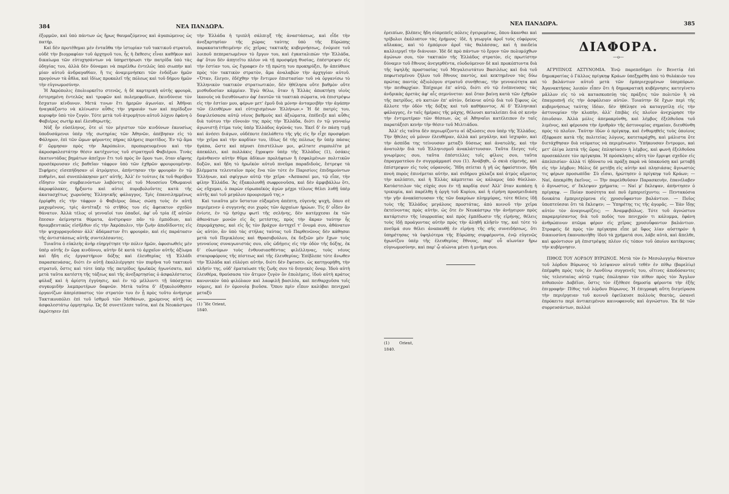384 ΝΕΑ ΠΑΝΔΩΡΑ.
ἐξορμῶν, καὶ ὑπὸ πάντων ὡς ἥρως θαυμαζόμενος καὶ ἀγαπώμενος ὡς πατήρ.
Καὶ δὲν προτέθεμαι μὲν ἐνταῦθα τὴν ἱστορίαν τοῦ τακτικοῦ στρατοῦ, οὐδὲ τὴν βιογραφίαν τοῦ ἀρχηγοῦ του, ἧς ἡ ἔκθεσις εἶναι καθῆκον καὶ δικαίωμα τῶν εὐτυχησάντων νὰ ὑπηρετήσωσι τὴν πατρίδα ὑπὸ τὰς ὁδηγίας του, ἀλλὰ δὲν δύναμαι νὰ παρέλθω ἐντελῶς ὑπὸ σιωπὴν καὶ μίαν αὐτοῦ ἀνδραγαθίαν, ἥ τις ἀναμιμνήσκει τῶν ἐνδόξων ἡμῶν προγόνων τὰ ἆθλα, καὶ ἰδίως προκαλεῖ τῆς πόλεως καὶ τοῦ δήμου ἡμῶν τὴν εὐγνωμοσύνην.
Ἡ Ἀκρόπολις ἐπολιορκεῖτο στενῶς, ἡ δὲ καρτερικὴ αὐτῆς φρουρὰ, ἐστερημένη ἐντελῶς καὶ τροφῶν καὶ πολεμεφοδίων, ἐκινδύνευε τὸν ἔσχατον κίνδυνον. Μετά τινων ἔτι ἡμερῶν ἀγωνίαν, αἱ Ἀθῆναι ἠναγκάζοντο νὰ κλίνωσιν αὖθις τὴν γηραιάν των καὶ περίδοξον κορυφὴν ὑπὸ τὸν ζυγόν. Τότε μετὰ τοῦ ἀτρομήτου αὐτοῦ λόχου ἐφάνη ὁ Φαβιέρος σωτὴρ καὶ ἐλευθερωτής.
Νὺξ ἦν εὐσέληνος, ὅτε οἱ τὸν μέγιστον τῶν κινδύνων ἑκουσίως ὑποδυσάμενοι ὑπὲρ τῆς σωτηρίας τῶν Ἀθηνῶν, ἀπέβησαν εἰς τὸ Φάληρον, ἐπὶ τῶν ὤμων φέροντες πήρας πλήρεις πυριτίδος. Ἐν τῷ ἅμα δ' ὥρμησαν πρὸς τὴν Ἀκρόπολιν, προπορευομένου καὶ τὴν ἀκροσφαλεστάτην θέσιν κατέχοντος τοῦ στρατηγοῦ Φαβιέρου. Τινὰς ἑκατοντάδας βημάτων ἀπεῖχον ἔτι τοῦ πρὸς ὃν ὅρου των, ὅταν αἴφνης προσέκρουσαν εἰς βαθεῖαν τάφρον ὑπὸ τῶν ἐχθρῶν φρουρουμένην. Ξιφήρεις εἰσεπήδησαν οἱ ἀτρόμητοι, ἀπήντησαν τὴν φρουρὰν ἐν τῷ πυθμένι, καὶ συνεπλάκησαν μετ' αὐτῆς. Ἀλλ' ἐν τούτοις ἐκ τοῦ θορύβου εἴδησιν τῶν συμβαινόντων λαβόντες οἱ τοῦ Μουσείου Ὀθωμανοὶ ἀκροφύλακες, ἤρξαντο καὶ αὐτοὶ πυροβολοῦντες κατὰ τῆς ἀκατασχέτως χωρούσης Ἑλληνικῆς φάλαγγος. Τρὶς ἐπανειλημμένως ἐρρίφθη εἰς τὴν τάφρον ὁ Φαβιέρος ὅπως σώσῃ τοὺς ἐν αὐτῇ μαχομένους, τρὶς ἀντέταξε τὸ στῆθός του εἰς ἄφευκτον σχεδὸν θάνατον. Ἀλλὰ τέλος οἱ γενναῖοί του ὀπαδοί, ἀφ' οὗ τρία ἐξ αὐτῶν ἔπεσαν ἀείμνηστα θύματα, ἀνέτρεψαν πᾶν τὸ ἐμπόδιον, καὶ θριαμβευτικῶς εἰσῆλθον εἰς τὴν Ἀκρόπολιν, τὴν ζωὴν ἀποδίδοντες εἰς τὴν ψυχορραγοῦσαν ἀλλ' ἀδάμαστον ἔτι φρουράν, καὶ εἰς παράτασιν τῆς ἀντιστάσεως αὐτῆς συντελέσαντες.
Τοιαῦτα ὁ εὐκλεὴς ἀνὴρ εὐηργέτησε τὴν πόλιν ἡμῶν, ἀφοσιωθεὶς μὲν ὑπὲρ αὐτῆς ἐν ὥρᾳ κινδύνου, αὐτὴν δὲ κατὰ τὸ ἀρχαῖον αὐτῆς ἀξίωμα καὶ ἤδη εἰς ἐργαστήριον δόξης καὶ ἐλευθερίας τῇ Ἑλλάδι παρασκευάσας, διότι ἐν αὐτῇ ἐκαλλιέργησε τὸν πυρῆνα τοῦ τακτικοῦ στρατοῦ, ὅστις καὶ τότε ὑπὲρ τῆς πατρίδος ἡρωϊκῶς ἠγωνίσατο, καὶ μετὰ ταῦτα κατέστη τῆς τάξεως καὶ τῆς ἀνεξαρτησίας ὁ ἀσφαλέστατος φύλαξ καὶ ἡ ἀρίστη ἐγγύησις, καὶ ἐν τῷ μέλλοντι τῇ ὑπόσχεται συγκομιδὴν λαμπροτέρων δαφνῶν. Μετὰ ταῦτα δ' ἐξηκολούθησεν ὀργανίζων ἀπερίσπαστος τὸν στρατόν του ἐν ᾗ πρὸς τοῦτο ἀνήγειρε Τακτικουπόλει ἐπὶ τοῦ ἰσθμοῦ τῶν Μεθάνων, χρώμενος αὐτῇ ὡς ἀσφαλεστάτῳ ὁρμητηρίῳ. Ὡς δὲ συνετέλεσε ταῦτα, καὶ ἐκ Νεοκάστρου ἐκρότησεν ἐπὶ
τὴν Ἑλλάδα ἡ τριπλῆ σάλπιγξ τῆς ἀναστάσεως, καὶ εἶδε τὴν ἀνεξαρτησίαν τῆς χώρας ταύτης ὑπὸ τῆς Εὐρώπης παρακατατεθειμένην εἰς χεῖρας τακτικῆς κυβερνήσεως, ἐνόμισε τοῦ λοιποῦ πεπερατωμένον τὸ ἔργον του, καὶ ἐγκαταλιπὼν τὴν Ἑλλάδα, ἀφ' ὅτου δὲν ἀπῃτεῖτο πλέον νὰ τῇ προσφέρῃ θυσίας, ἐπέστρεψεν εἰς τὴν ἑστίαν του, ὡς ἔγραφεν ἐν τῇ πρώτῃ του προκηρύξει, ἣν ἀπεύθυνε πρὸς τὸν τακτικὸν στρατὸν, ἅμα ἀναλαβὼν τὴν ἀρχηγίαν αὐτοῦ. «Ὅταν, ἔλεγεν, ἐδέχθην τὴν ἔντιμον ἐπιστασίαν τοῦ νὰ ὀργανίσω τὸ Ἑλληνικὸν τακτικὸν στρατιωτικὸν, δὲν ἠθέλησα οὔτε βαθμὸν οὔτε μισθοδοσίαν κἀμμίαν. Ἐγὼ θέλω, ὅταν ἡ Ἑλλὰς ἀποκτήσῃ υἱοὺς ἱκανοὺς νὰ διευθύνωσιν ἀφ' ἑαυτῶν τὰ τακτικὰ σώματα, νὰ ἐπιστρέψω εἰς τὴν ἑστίαν μου, φέρων μετ' ἐμοῦ διὰ μόνην ἀνταμοιβὴν τὴν ἀγάπην τῶν ἐλευθέρων καὶ εὐτυχισμένων Ἑλλήνων.» Ἡ δὲ πατρίς του, δαψιλεύσασα αὐτῷ νέους βαθμοὺς καὶ ἀξιώματα, ἐπέδειξε καὶ αὖθις διὰ τούτου τὴν εὔνοιάν της πρὸς τὴν Ἑλλάδα, διότι ἐν τῷ γενναίῳ ἀγωνιστῇ ἐτίμα τοὺς ὑπὲρ Ἑλλάδος ἀγῶνάς του. Ἐκεῖ δ' ἐν πάσῃ τιμῇ καὶ ἀνέσει διάγων, οὐδέποτε ἐπελάθετο τῆς γῆς εἰς ἣν εἶχε προσφέρει τὴν χεῖρα καὶ τὴν καρδίαν του, ἰδίως δὲ τῆς πόλεως ἣν ὑπὲρ πάσας ἠγάπα, ὥστε καὶ πέρυσι ἐπιστέλλων μοι, φίλτατε συμπολῖτα μὲ ἀπεκάλει, καὶ πολλάκις ἔγραψεν ὑπὲρ τῆς Ἑλλάδος (1), ὁσάκις ἐμάνθανεν αὐτὴν θῦμα ἀδίκων προλήψεων ἢ ἐσφαλμένων πολιτικῶν δοξῶν, καὶ ἤδη τὸ ἡρωϊκὸν αὐτοῦ πνεῦμα παραδιδοὺς, ἔστρεψε τὰ βλέμματα τελευταῖον πρὸς ἕνα τῶν τότε ἐν Παρισίοις ἐπιδημούντων Ἑλλήνων, καὶ σφίγγων αὐτῷ τὴν χεῖρα· «Ἀσπασαί μοι, τῷ εἶπε, τὴν φίλην Ἑλλάδα. Ἂς ἐξακολουθῇ σωφρονοῦσα, καὶ δὲν ἀμφιβάλλω ὅτι, ὡς εὔχομαι, ὁ παρὼν εὐρωπαϊκὸς ἀγὼν μέχρι τέλους θέλει λυθῇ ὑπὲρ αὐτῆς καὶ τοῦ μεγάλου προορισμοῦ της.»
Καὶ τοιαῦτα μὲν ὕστατον εὐξαμένη ἀπέπτη, εὐγενὴς ψυχὴ, ὅπου σὲ περιέμενεν ὁ συγγενὴς σοι χορὸς τῶν ἀρχαίων ἡρώων. Τίς δ' οἶδεν ἂν ἐνίοτε, ἐν τῷ ἡσύχῳ φωτὶ τῆς σελήνης, δὲν κατέρχεσαι ἐκ τῶν ἀθανάτων μονῶν εἰς ἃς μετέστης, πρὸς τὴν ἄκραν ταύτην ἧς ἐπρομάχησας, καὶ εἰς ἧς τὸν βράχον ἀντηχεῖ τ' ὄνομά σου, ἀθάνατον ὡς αὐτὸν, ἂν ὑπὸ τὰς στήλας ταύτας τοῦ Παρθενῶνος δὲν κάθησαι μετὰ τοῦ Περικλέους καὶ Θρασυβούλου, ἐκ δεξιῶν μὲν ἔχων τοὺς γενναίους συναγωνιστάς σου, οὓς ὡδήγεις εἰς τὴν ὁδὸν τῆς δόξης, ἐκ δ' εὐωνύμων τοὺς ἐνθουσιασθέντας φιλέλληνας, τοὺς νέους σταυροφόρους τῆς πίστεως καὶ τῆς ἐλευθερίας; Ἐπίβλεπε τότε ἄνωθεν τὴν Ἑλλάδα καὶ εὐλόγει αὐτὴν, διότι δὲν ἔψευσεν, ὡς κατηγορήθη, τὴν κλῆσίν της, οὐδ' ἐματαίωσε τῆς ζωῆς σου τὸ διηνεκὲς ὄναρ. Ἰδοὺ αὐτὴ ἐλευθέρα, θραύσασα τὸν ἄτιμον ζυγὸν ὃν ἐπολέμεις, ἰδοὺ αὐτὴ κράτος κανονικὸν ὑπὸ φιλόλαον καὶ λαοφιλῆ βασιλέα, καὶ πειθαρχοῦσα τοῖς νόμοις, καὶ ἐν ὁμονοίᾳ βιοῦσα. Ὅπου πρὶν εἶπον καλύβαι πενιχραὶ μεταξὺ
(1) Ἴδε Orient, 1840.
ΝΕΑ ΠΑΝΔΩΡΑ. 385
ἐρειπίων, βλέπεις ἤδη εὐπρεπεῖς πόλεις ἐγειρομένας, ὅπου ἄκανθαι καὶ τρίβολοι ἐκάλυπτον τὰς ἐρήμους· ἰδὲ, ἡ γεωργία ἀροῖ τοὺς εὐφόρους αὔλακας, καὶ τὸ ἐμπόριον ἀροῖ τὰς θαλάσσας, καὶ ἡ παιδεία καλλιεργεῖ τὴν διάνοιαν. Ἰδὲ δὲ πρὸ πάντων τὸ ἔργον τῶν πολυμόχθων ἀγώνων σου, τὸν τακτικὸν τῆς Ἑλλάδος στρατὸν, εἰς πρωτίστην δύναμιν τοῦ ἔθνους ἀνεγερθέντα, εὐοδούμενον δὲ καὶ προκόπτοντα διὰ τῆς ὑψηλῆς προστασίας τοῦ Μεγαλειοτάτου Βασιλέως καὶ διὰ τοῦ πεφωτισμένου ζήλου τοῦ ἔθνους παντὸς, καὶ κεκτημένον τὰς δύω πρώτας παντὸς ἀξιολόγου στρατοῦ συνήθειας, τὴν γενναιότητα καὶ τὴν πειθαρχίαν. Ἐπίχαιρε ἐπ' αὐτῷ, διότι σὺ τῷ ἐνέπνευσας τὰς ἀνδρικὰς ἀρετὰς ἀφ' αἷς σεμνύνεται· καὶ ὅταν βαίνῃ κατὰ τῶν ἐχθρῶν τῆς πατρίδος, σὺ κατιὼν ἐπ' αὐτὸν, δείκνυε αὐτῷ διὰ τοῦ ξίφους ὡς ἄλλοτε τὴν ὁδὸν τῆς δόξης καὶ τοῦ καθήκοντος. Αἱ δ' Ἑλληνικαὶ φάλαγγες, ἐν ταῖς ἡμέραις τῆς μάχης, θέλουσι καταλείπει διὰ σὲ κενὴν τὴν ἐντιμοτέραν τῶν θέσεων, ὡς οἱ Ἀθηναῖοι κατέλειπον ἐν ταῖς παρατάξεσι κενὴν τὴν θέσιν τοῦ Μιλτιάδου.
Ἀλλ' εἰς ταῦτα δὲν περιωρίζοντο αἱ ἀξιώσεις σου ὑπὲρ τῆς Ἑλλάδος. Τὴν ἤθελες οὐ μόνον ἐλευθέραν, ἀλλὰ καὶ μεγάλην, καὶ ἰσχυρὰν, καὶ τὴν ἀσπίδα της τείνουσαν μεταξὺ δύσεως καὶ ἀνατολῆς, καὶ τὴν ἀνατολὴν διὰ τοῦ Ἑλληνισμοῦ ἀνακλάττουσαν. Ταῦτα ἔλεγες τοῖς γνωρίμοις σου, ταῦτα ἐπέστελλες τοῖς φίλοις σου, ταῦτα ἐπραγματεύου ἐν συγγράμμασί σου (1). Ἀνάβηθι, ὦ σκιὰ εὐμενὴς, καὶ ἐπίστρεψον εἰς τοὺς οὐρανούς. Ἤδη σείεται ἡ γῆ ὡς ἡφαίστειον, ἤδη πνοὴ πυρὸς ἐπινέμεται αὐτὴν, καὶ σιδήρου χάλαζα καὶ ἀτμὸς αἵματος τὴν καλύπτει, καὶ ἡ Ἑλλὰς κάμπτεται ὡς κάλαμος ὑπὸ θύελλαν. Κατάστειλον τὰς εὐχάς σου ἐν τῇ καρδίᾳ σου! Ἀλλ' ὅταν κοπάσῃ ἡ τρικυμία, καὶ παρέλθῃ ἡ ὀργὴ τοῦ Κυρίου, καὶ ἡ εἰρήνη προσμειδιάσῃ τὴν γῆν ἀνακύπτουσαν τῆς τῶν δακρύων πλημμύρας, τότε θέλεις ἰδῇ τοὺς τῆς Ἑλλάδος μεγάλους προστάτας, ἀπὸ κοινοῦ τὴν χεῖρα ἐκτείνοντας πρὸς αὐτὴν, ὡς ὅτε ἐν Νεοκάστρῳ τὴν ἀνήγειρον πρὸς κατάρτισιν τῆς ἰσορροπίας καὶ πρὸς ἐμπέδωσιν τῆς εἰρήνης, θέλεις τοὺς ἰδῇ προάγοντας αὐτὴν πρὸς τὴν ἀληθῆ κλῆσίν της, καὶ τότε τὸ πνεῦμά σου θέλει ἀναπαυθῇ ἐν εἰρήνῃ τῆς σῆς συνειδήσεως, ὅτι ὑπηρέτησας τὰ ὑψηλότερα τῆς Εὐρώπης συμφέροντα, ἐνῷ εὐγενῶς ἠγωνίζου ὑπὲρ τῆς ἐλευθερίας ἔθνους, παρ' οὗ αἰωνίαν ἤρω εὐγνωμοσύνην, καὶ παρ' ᾧ αἰώνια μένει ἡ μνήμη σου.
(1) Orient, 1840.
ΔΙΑΦΟΡΑ.
—o—
ΑΓΡΥΠΝΟΣ ΑΣΤΥΝΟΜΙΑ. Ἐνῷ παρεπεδήμει ἐν Βενετίᾳ ἐπὶ δημοκρατίας ὁ Γάλλος πρίγκηψ Κράων ὑπεξῃρέθη ἀπὸ τὸ θυλάκιόν του τὸ βαλάντιον αὐτοῦ μετὰ τῶν ἐμπεριεχομένων ὑπερπύρων. Ἀγανακτήσας λοιπὸν εἶπεν ὅτι ἡ δημοκρατικὴ κυβέρνησις κατεγίνετο μᾶλλον εἰς τὸ νὰ κατασκοπεύῃ τὰς πράξεις τῶν πολιτῶν ἢ νὰ ἐπαγρυπνῇ εἰς τὴν ἀσφάλειαν αὐτῶν. Τοιαύτην δὲ ἔχων περὶ τῆς κυβερνήσεως ταύτης ἰδέαν, δὲν ἠθέλησε νὰ καταγγείλῃ εἰς τὴν ἀστυνομίαν τὴν κλοπὴν, ἀλλ' ἐπιβὰς εἰς πλοῖον ἀνεχώρησε τὴν ἐπιοῦσαν. Ἀλλὰ μόλις ἀπεμακρύνθη, καὶ λέμβος ἐξελθοῦσα τοῦ λιμένος, καὶ φέρουσα τὴν ἐρυθρὰν τῆς ἀστυνομίας σημαίαν, διευθύνθη πρὸς τὸ πλοῖον. Ταύτην ἰδὼν ὁ πρίγκηψ, καὶ ἐνθυμηθεὶς τοὺς ὁποίους ἐξέφρασε κατὰ τῆς πολιτείας λόγους, κατεταράχθη, καὶ μάλιστα ὅτε διετάχθησαν διὰ νεύματος νὰ περιμένωσιν. Ὑπήκουσαν ἔντρομοι, καὶ μετ' ὀλίγα λεπτὰ τῆς ὥρας ἐπλησίασεν ἡ λέμβος, καὶ φωνὴ ἐξελθοῦσα προσεκάλεσε τὸν πρίγκηπα. Ἡ πρόσκλησις αὕτη τὸν ἔρριψε σχεδὸν εἰς ἀπελπισίαν· ἀλλὰ τί ἠδύνατο νὰ πράξῃ παρὰ νὰ ὑπακούσῃ καὶ μεταβῇ εἰς τὴν λέμβον; Μόλις δὲ μετέβη εἰς αὐτὴν καὶ πλησιάσας ἄγνωστός τις φέρων προσωπίδα· Σὺ εἶσαι, ἠρώτησεν ὁ πρίγκηψ τοῦ Κράων; — Ναί, ἀπεκρίθη ἐκεῖνος. — Τὴν παρελθοῦσαν Παρασκευὴν, ἐπανέλαβεν ὁ ἄγνωστος, σ' ἔκλεψαν χρήματα; — Ναί μ' ἔκλεψαν, ἀπήντησεν ὁ πρίγκηψ. — Ποίαν ποσότητα καὶ ποῦ ἐμπεριείχοντο; — Πεντακόσια δουκάτα ἐμπεριεχόμενα εἰς χρυσοΰφαντον βαλάντιον. — Ποῖος ὑποπτεύεσαι ὅτι τὰ ἔκλεψεν; — Ὑπηρέτης τις τῆς ἀγορᾶς. — Ἐὰν ἴδῃς αὐτὸν τὸν ἀναγνωρίζεις; — Ἀναμφιβόλως. Τότε τοῦ ἀγνώστου παραμερίσαντος διὰ τοῦ ποδὸς του πενιχρόν τι κάλυμμα, ἐφάνη ἀνθρώπινον πτῶμα φέρον εἰς χεῖρας χρυσοΰφαντον βαλάντιον. Στραφεὶς δὲ πρὸς τὸν πρίγκηπα εἶπε μὲ ὕφος λίαν αὐστηρόν· ἡ δικαιοσύνη ἐκανοποιήθη· ἰδοὺ τὰ χρήματά σου, λάβε αὐτὰ, καὶ ἄπελθε, καὶ φρόντισον μὴ ἐπιστρέψῃς πλέον εἰς τόπον τοῦ ὁποίου κατέκρινας τὴν κυβέρνησιν.
ΠΙΘΟΣ ΤΟΥ ΛΟΡΔΟΥ ΒΥΡΩΝΟΣ. Μετὰ τὸν ἐν Μεσολογγίῳ θάνατον τοῦ λόρδου Βύρωνος τὸ λείψανον αὐτοῦ τεθὲν ἐν πίθῳ (βαρελίῳ) ἐπέμφθη πρὸς τοὺς ἐν Λονδίνῳ συγγενεῖς του, οἵτινες ἀποδόσαντες τὰς τελευταίας αὐτῷ τιμὰς ἐπώλησαν τὸν πίθον πρὸς τὸν Ἄγγλον πιθοποιὸν Δαβέϊον, ὅστις τὸν ἐξέθεσε δημοσίᾳ φέροντα τὴν ἑξῆς ἐπιγραφήν· Πίθος τοῦ λόρδου Βύρωνος. Ἡ ἐπιγραφὴ αὕτη διεγείρασα τὴν περιέργειαν τοῦ κοινοῦ ἐφείλκυσε πολλοὺς θεατὰς, ὡσανεὶ ἐπρόκειτο περὶ ἀντικειμένου καινοφανοῦς καὶ ἀγνώστου. Ἐκ δὲ τῶν συρρευσάντων, πολλοὶ